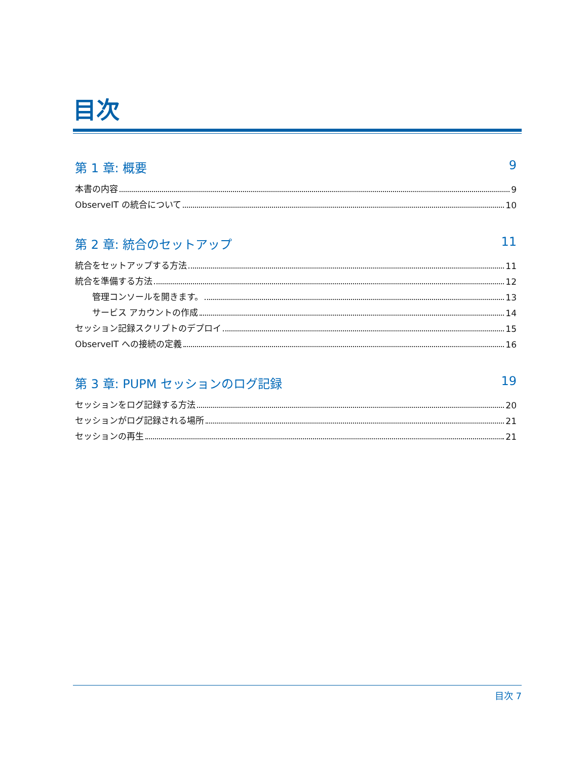目次
第 1 章: 概要 9
本書の内容 9
ObserveIT の統合について 10
第 2 章: 統合のセットアップ 11
統合をセットアップする方法 11
統合を準備する方法 12
管理コンソールを開きます。 13
サービス アカウントの作成 14
セッション記録スクリプトのデプロイ 15
ObserveIT への接続の定義 16
第 3 章: PUPM セッションのログ記録 19
セッションをログ記録する方法 20
セッションがログ記録される場所 21
セッションの再生 21
目次 7